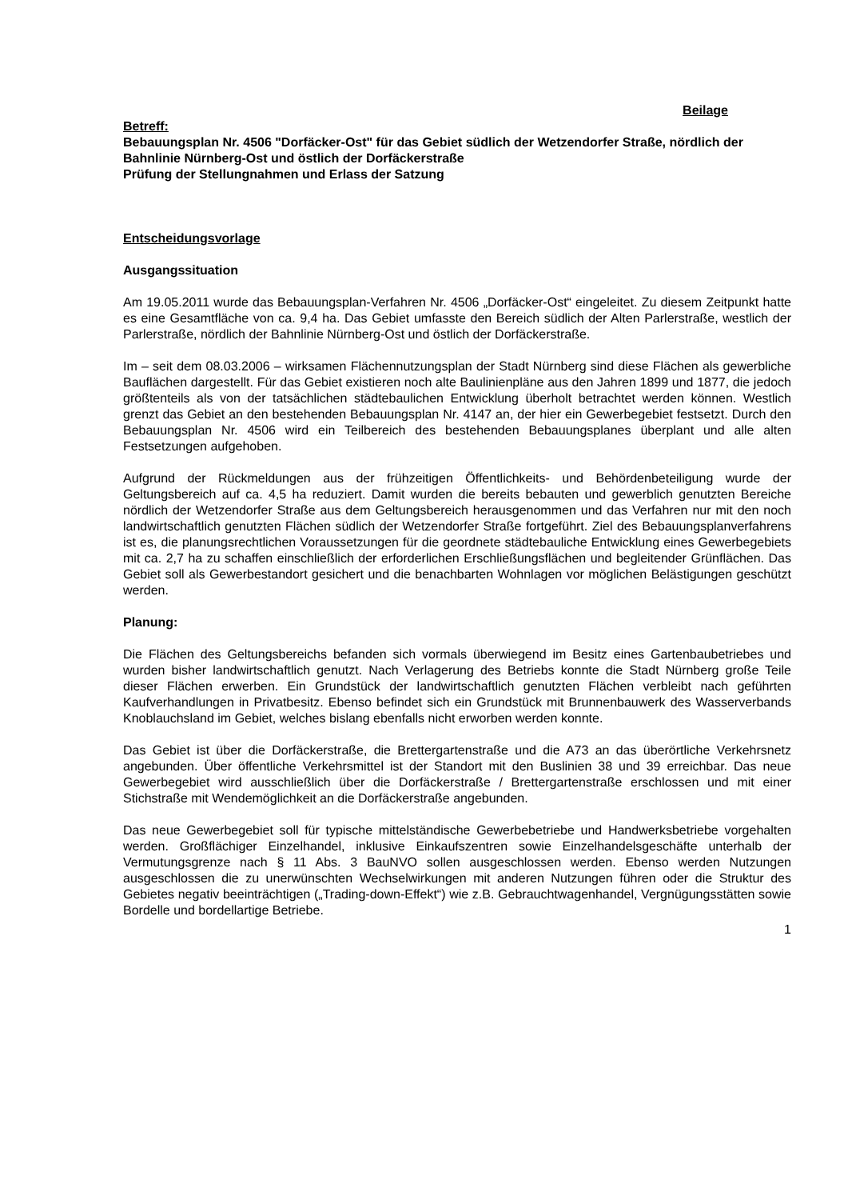Beilage
Betreff:
Bebauungsplan Nr. 4506 "Dorfäcker-Ost" für das Gebiet südlich der Wetzendorfer Straße, nördlich der Bahnlinie Nürnberg-Ost und östlich der Dorfäckerstraße
Prüfung der Stellungnahmen und Erlass der Satzung
Entscheidungsvorlage
Ausgangssituation
Am 19.05.2011 wurde das Bebauungsplan-Verfahren Nr. 4506 „Dorfäcker-Ost“ eingeleitet. Zu diesem Zeitpunkt hatte es eine Gesamtfläche von ca. 9,4 ha. Das Gebiet umfasste den Bereich südlich der Alten Parlerstraße, westlich der Parlerstraße, nördlich der Bahnlinie Nürnberg-Ost und östlich der Dorfäckerstraße.
Im – seit dem 08.03.2006 – wirksamen Flächennutzungsplan der Stadt Nürnberg sind diese Flächen als gewerbliche Bauflächen dargestellt. Für das Gebiet existieren noch alte Baulinienpläne aus den Jahren 1899 und 1877, die jedoch größtenteils als von der tatsächlichen städtebaulichen Entwicklung überholt betrachtet werden können. Westlich grenzt das Gebiet an den bestehenden Bebauungsplan Nr. 4147 an, der hier ein Gewerbegebiet festsetzt. Durch den Bebauungsplan Nr. 4506 wird ein Teilbereich des bestehenden Bebauungsplanes überplant und alle alten Festsetzungen aufgehoben.
Aufgrund der Rückmeldungen aus der frühzeitigen Öffentlichkeits- und Behördenbeteiligung wurde der Geltungsbereich auf ca. 4,5 ha reduziert. Damit wurden die bereits bebauten und gewerblich genutzten Bereiche nördlich der Wetzendorfer Straße aus dem Geltungsbereich herausgenommen und das Verfahren nur mit den noch landwirtschaftlich genutzten Flächen südlich der Wetzendorfer Straße fortgeführt. Ziel des Bebauungsplanverfahrens ist es, die planungsrechtlichen Voraussetzungen für die geordnete städtebauliche Entwicklung eines Gewerbegebiets mit ca. 2,7 ha zu schaffen einschließlich der erforderlichen Erschließungsflächen und begleitender Grünflächen. Das Gebiet soll als Gewerbestandort gesichert und die benachbarten Wohnlagen vor möglichen Belästigungen geschützt werden.
Planung:
Die Flächen des Geltungsbereichs befanden sich vormals überwiegend im Besitz eines Gartenbaubetriebes und wurden bisher landwirtschaftlich genutzt. Nach Verlagerung des Betriebs konnte die Stadt Nürnberg große Teile dieser Flächen erwerben. Ein Grundstück der landwirtschaftlich genutzten Flächen verbleibt nach geführten Kaufverhandlungen in Privatbesitz. Ebenso befindet sich ein Grundstück mit Brunnenbauwerk des Wasserverbands Knoblauchsland im Gebiet, welches bislang ebenfalls nicht erworben werden konnte.
Das Gebiet ist über die Dorfäckerstraße, die Brettergartenstraße und die A73 an das überörtliche Verkehrsnetz angebunden. Über öffentliche Verkehrsmittel ist der Standort mit den Buslinien 38 und 39 erreichbar. Das neue Gewerbegebiet wird ausschließlich über die Dorfäckerstraße / Brettergartenstraße erschlossen und mit einer Stichstraße mit Wendemöglichkeit an die Dorfäckerstraße angebunden.
Das neue Gewerbegebiet soll für typische mittelständische Gewerbebetriebe und Handwerksbetriebe vorgehalten werden. Großflächiger Einzelhandel, inklusive Einkaufszentren sowie Einzelhandelsgeschäfte unterhalb der Vermutungsgrenze nach § 11 Abs. 3 BauNVO sollen ausgeschlossen werden. Ebenso werden Nutzungen ausgeschlossen die zu unerwünschten Wechselwirkungen mit anderen Nutzungen führen oder die Struktur des Gebietes negativ beeinträchtigen („Trading-down-Effekt“) wie z.B. Gebrauchtwagenhandel, Vergnügungsstätten sowie Bordelle und bordellartige Betriebe.
1